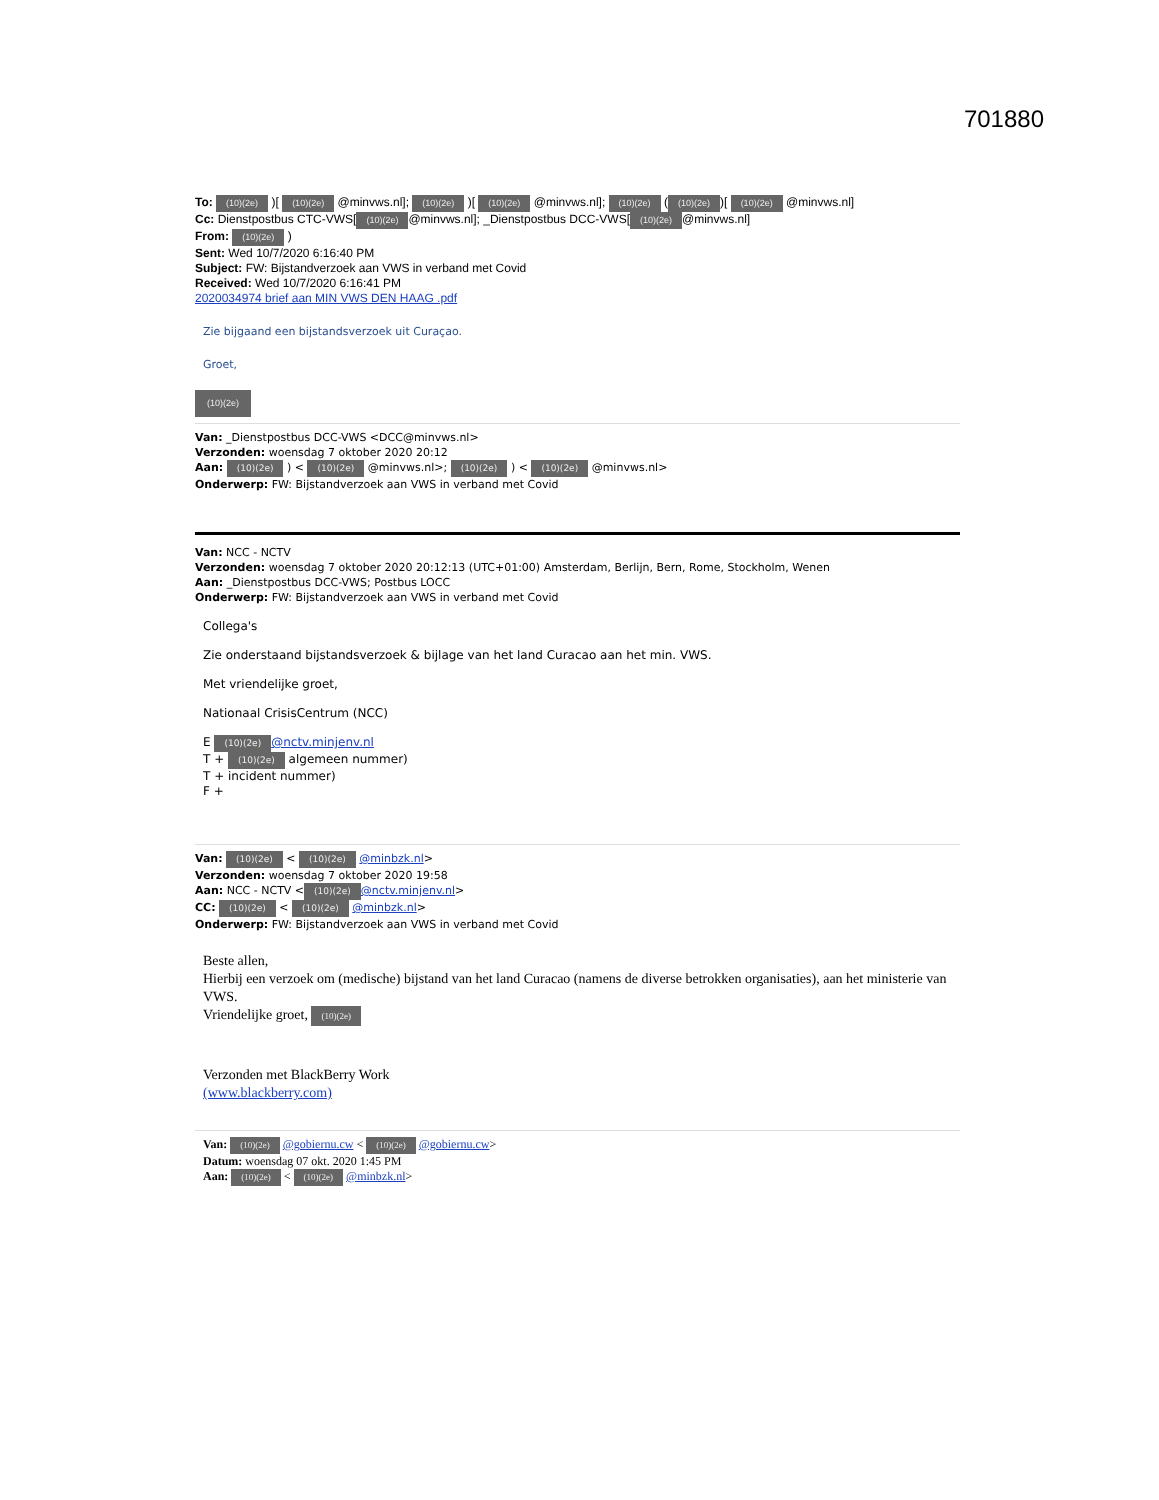701880
To: (10)(2e) )[ (10)(2e) @minvws.nl]; (10)(2e) )[ (10)(2e) @minvws.nl]; (10)(2e) ((10)(2e))[ (10)(2e) @minvws.nl]
Cc: Dienstpostbus CTC-VWS[(10)(2e) @minvws.nl]; _Dienstpostbus DCC-VWS[(10)(2e) @minvws.nl]
From: (10)(2e) )
Sent: Wed 10/7/2020 6:16:40 PM
Subject: FW: Bijstandverzoek aan VWS in verband met Covid
Received: Wed 10/7/2020 6:16:41 PM
2020034974 brief aan MIN VWS DEN HAAG .pdf
Zie bijgaand een bijstandsverzoek uit Curaçao.
Groet,
(10)(2e)
Van: _Dienstpostbus DCC-VWS <DCC@minvws.nl>
Verzonden: woensdag 7 oktober 2020 20:12
Aan: (10)(2e) ) < (10)(2e) @minvws.nl>; (10)(2e) ) < (10)(2e) @minvws.nl>
Onderwerp: FW: Bijstandverzoek aan VWS in verband met Covid
Van: NCC - NCTV
Verzonden: woensdag 7 oktober 2020 20:12:13 (UTC+01:00) Amsterdam, Berlijn, Bern, Rome, Stockholm, Wenen
Aan: _Dienstpostbus DCC-VWS; Postbus LOCC
Onderwerp: FW: Bijstandverzoek aan VWS in verband met Covid
Collega's
Zie onderstaand bijstandsverzoek & bijlage van het land Curacao aan het min. VWS.
Met vriendelijke groet,
Nationaal CrisisCentrum (NCC)
E (10)(2e) @nctv.minjenv.nl
T + (10)(2e) algemeen nummer)
T + incident nummer)
F +
Van: (10)(2e) < (10)(2e) @minbzk.nl>
Verzonden: woensdag 7 oktober 2020 19:58
Aan: NCC - NCTV < (10)(2e) @nctv.minjenv.nl>
CC: (10)(2e) < (10)(2e) @minbzk.nl>
Onderwerp: FW: Bijstandverzoek aan VWS in verband met Covid
Beste allen,
Hierbij een verzoek om (medische) bijstand van het land Curacao (namens de diverse betrokken organisaties), aan het ministerie van VWS.
Vriendelijke groet, (10)(2e)
Verzonden met BlackBerry Work
(www.blackberry.com)
Van: (10)(2e) @gobiernu.cw < (10)(2e) @gobiernu.cw>
Datum: woensdag 07 okt. 2020 1:45 PM
Aan: (10)(2e) < (10)(2e) @minbzk.nl>